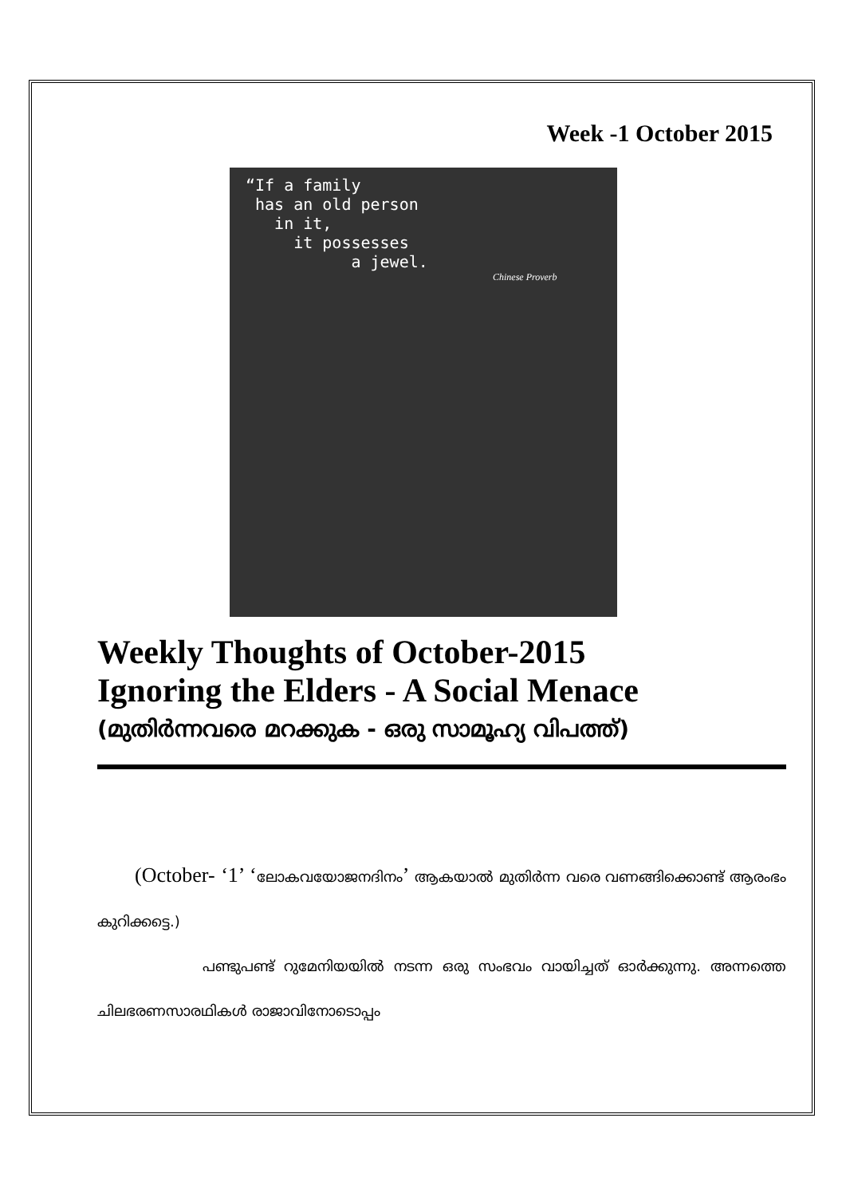Week -1 October 2015
“If a family
has an old person
in it,
it possesses
a jewel.
Chinese Proverb
Weekly Thoughts of October-2015
Ignoring the Elders - A Social Menace
(മുതിർന്നവരെ മറക്കുക - ഒരു സാമൂഹ്യ വിപത്ത്)
(October- ‘1’ ‘ലോകവയോജനദിനം’ ആകയാൽ മുതിർന്ന വരെ വണങ്ങിക്കൊണ്ട് ആരംഭം കുറിക്കട്ടെ.)
പണ്ടുപണ്ട് റുമേനിയയിൽ നടന്ന ഒരു സംഭവം വായിച്ചത് ഓർക്കുന്നു. അന്നത്തെ ചിലഭരണസാരഥികൾ രാജാവിനോടൊപ്പം